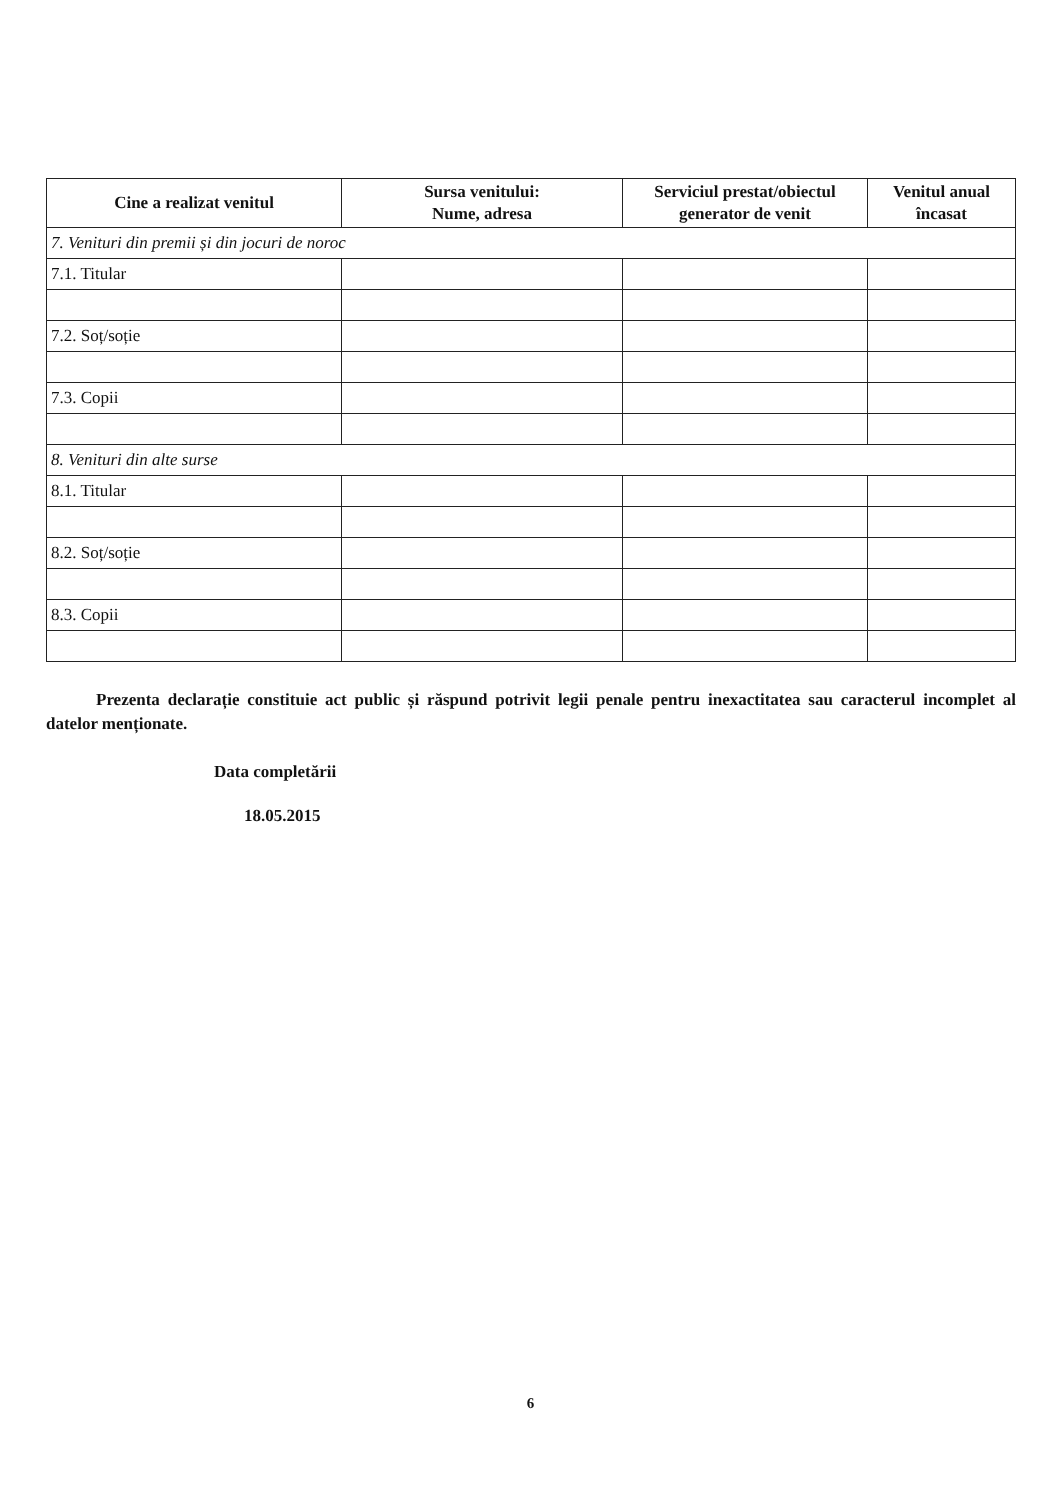| Cine a realizat venitul | Sursa venitului: Nume, adresa | Serviciul prestat/obiectul generator de venit | Venitul anual încasat |
| --- | --- | --- | --- |
| 7. Venituri din premii și din jocuri de noroc | | | |
| 7.1. Titular | | | |
| 7.2. Soț/soție | | | |
| 7.3. Copii | | | |
| 8. Venituri din alte surse | | | |
| 8.1. Titular | | | |
| 8.2. Soț/soție | | | |
| 8.3. Copii | | | |
Prezenta declarație constituie act public și răspund potrivit legii penale pentru inexactitatea sau caracterul incomplet al datelor menționate.
Data completării
18.05.2015
6